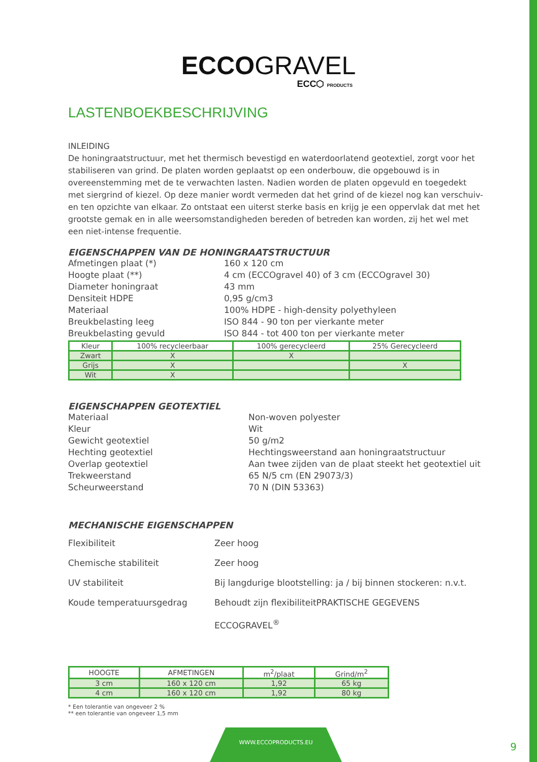ECCOGRAVEL
ECC⬡ PRODUCTS
LASTENBOEKBESCHRIJVING
INLEIDING
De honingraatstructuur, met het thermisch bevestigd en waterdoorlatend geotextiel, zorgt voor het stabiliseren van grind. De platen worden geplaatst op een onderbouw, die opgebouwd is in overeenstemming met de te verwachten lasten. Nadien worden de platen opgevuld en toegedekt met siergrind of kiezel. Op deze manier wordt vermeden dat het grind of de kiezel nog kan verschuiv-en ten opzichte van elkaar. Zo ontstaat een uiterst sterke basis en krijg je een oppervlak dat met het grootste gemak en in alle weersomstandigheden bereden of betreden kan worden, zij het wel met een niet-intense frequentie.
EIGENSCHAPPEN VAN DE HONINGRAATSTRUCTUUR
Afmetingen plaat (*) 160 x 120 cm Hoogte plaat (**) 4 cm (ECCOgravel 40) of 3 cm (ECCOgravel 30) Diameter honingraat 43 mm Densiteit HDPE 0,95 g/cm3 Materiaal 100% HDPE - high-density polyethyleen Breukbelasting leeg ISO 844 - 90 ton per vierkante meter Breukbelasting gevuld ISO 844 - tot 400 ton per vierkante meter
| Kleur | 100% recycleerbaar | 100% gerecycleerd | 25% Gerecycleerd |
| --- | --- | --- | --- |
| Zwart | X | X | |
| Grijs | X | | X |
| Wit | X | | |
EIGENSCHAPPEN GEOTEXTIEL
Materiaal Non-woven polyester Kleur Wit Gewicht geotextiel 50 g/m2 Hechting geotextiel Hechtingsweerstand aan honingraatstructuur Overlap geotextiel Aan twee zijden van de plaat steekt het geotextiel uit Trekweerstand 65 N/5 cm (EN 29073/3) Scheurweerstand 70 N (DIN 53363)
MECHANISCHE EIGENSCHAPPEN
Flexibiliteit Zeer hoog Chemische stabiliteit Zeer hoog UV stabiliteit Bij langdurige blootstelling: ja / bij binnen stockeren: n.v.t. Koude temperatuursgedrag Behoudt zijn flexibiliteitPRAKTISCHE GEGEVENS ECCOGRAVEL<sup>®</sup>
| HOOGTE | AFMETINGEN | m<sup>2</sup>/plaat | Grind/m<sup>2</sup> |
| --- | --- | --- | --- |
| 3 cm | 160 x 120 cm | 1,92 | 65 kg |
| 4 cm | 160 x 120 cm | 1,92 | 80 kg |
* Een tolerantie van ongeveer 2 %
** een tolerantie van ongeveer 1,5 mm
WWW.ECCOPRODUCTS.EU
9